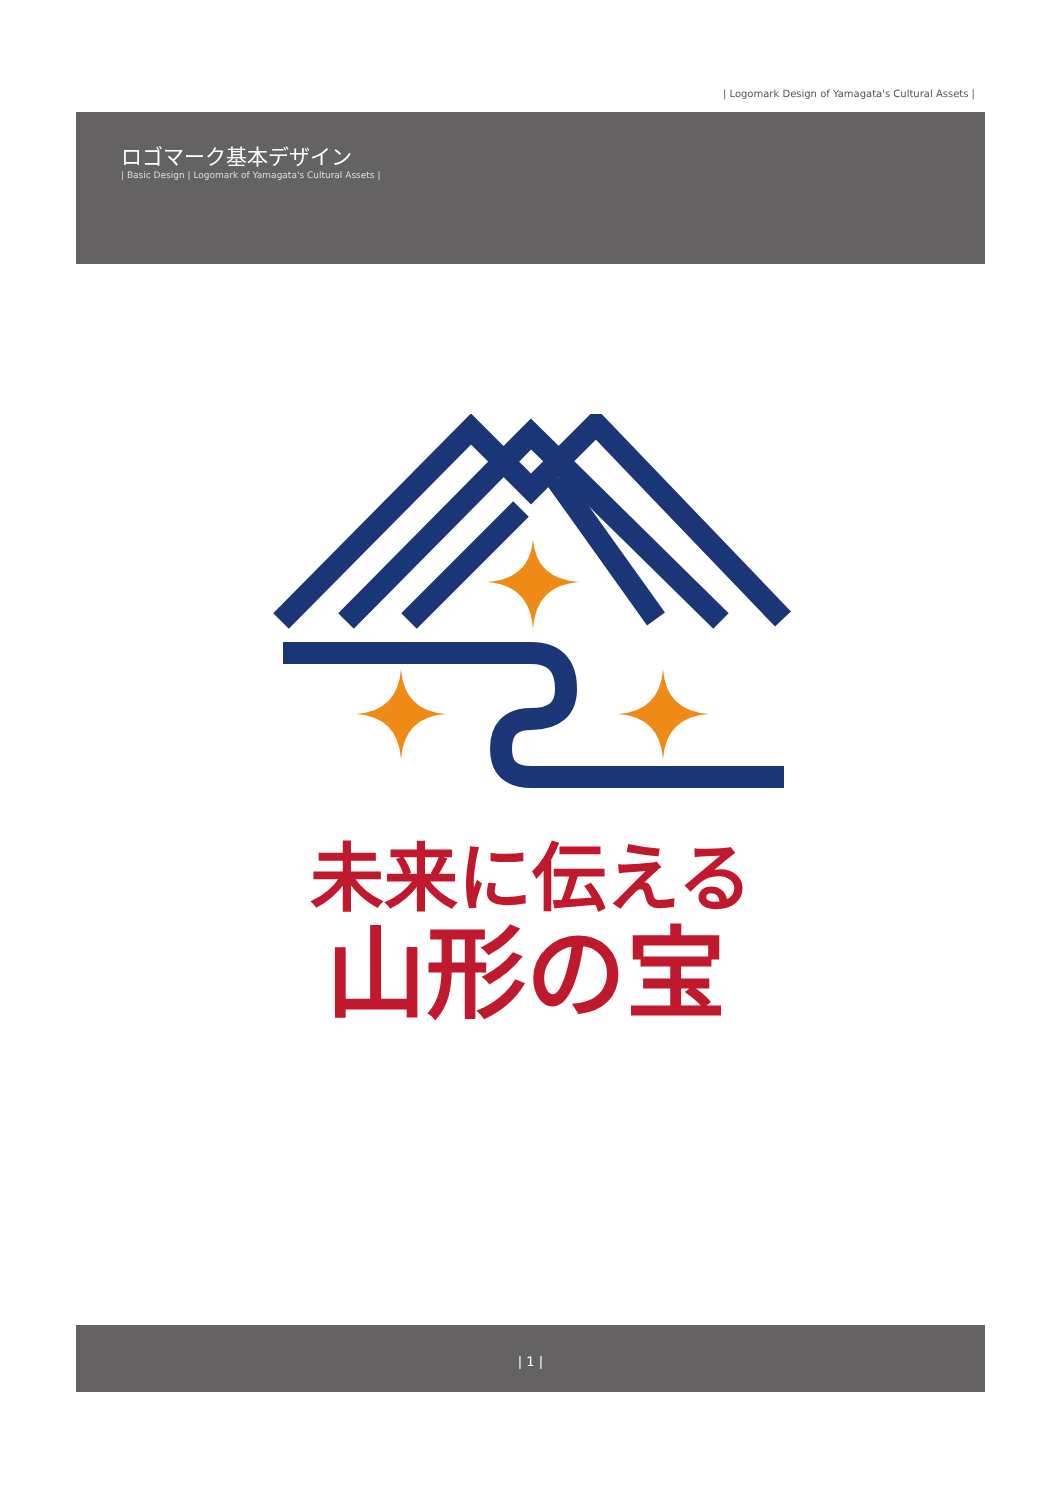| Logomark Design of Yamagata's Cultural Assets |
ロゴマーク基本デザイン
| Basic Design | Logomark of Yamagata's Cultural Assets |
未来に伝える
山形の宝
| 1 |